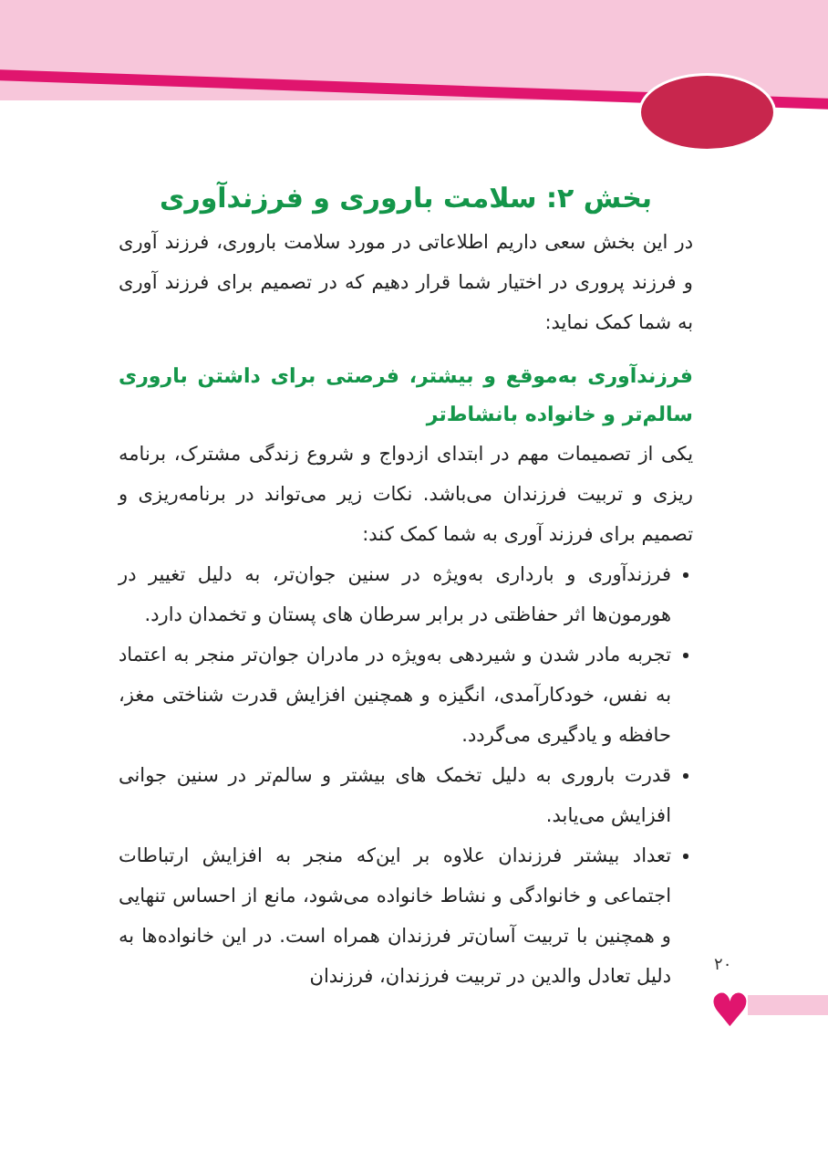♥
بخش ۲: سلامت باروری و فرزندآوری
در این بخش سعی داریم اطلاعاتی در مورد سلامت باروری، فرزند آوری و فرزند پروری در اختیار شما قرار دهیم که در تصمیم برای فرزند آوری به شما کمک نماید:
فرزندآوری به‌موقع و بیشتر، فرصتی برای داشتن باروری سالم‌تر و خانواده بانشاط‌تر
یکی از تصمیمات مهم در ابتدای ازدواج و شروع زندگی مشترک، برنامه ریزی و تربیت فرزندان می‌باشد. نکات زیر می‌تواند در برنامه‌ریزی و تصمیم برای فرزند آوری به شما کمک کند:
فرزندآوری و بارداری به‌ویژه در سنین جوان‌تر، به دلیل تغییر در هورمون‌ها اثر حفاظتی در برابر سرطان های پستان و تخمدان دارد.
تجربه مادر شدن و شیردهی به‌ویژه در مادران جوان‌تر منجر به اعتماد به نفس، خودکارآمدی، انگیزه و همچنین افزایش قدرت شناختی مغز، حافظه و یادگیری می‌گردد.
قدرت باروری به دلیل تخمک های بیشتر و سالم‌تر در سنین جوانی افزایش می‌یابد.
تعداد بیشتر فرزندان علاوه بر این‌که منجر به افزایش ارتباطات اجتماعی و خانوادگی و نشاط خانواده می‌شود، مانع از احساس تنهایی و همچنین با تربیت آسان‌تر فرزندان همراه است. در این خانواده‌ها به دلیل تعادل والدین در تربیت فرزندان، فرزندان
۲۰